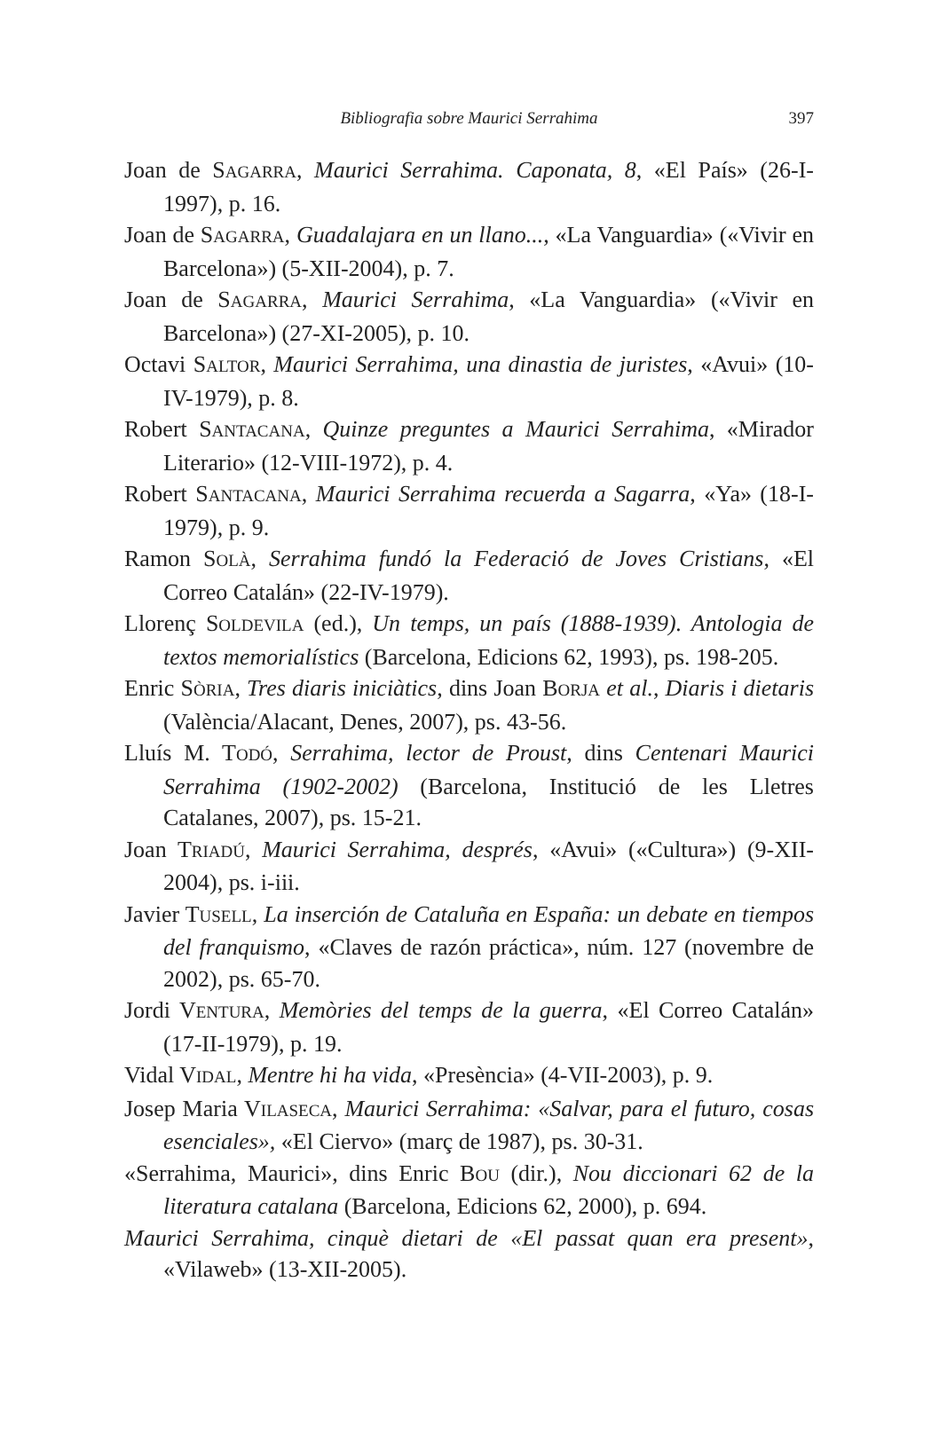Bibliografia sobre Maurici Serrahima
397
Joan de SAGARRA, Maurici Serrahima. Caponata, 8, «El País» (26-I-1997), p. 16.
Joan de SAGARRA, Guadalajara en un llano..., «La Vanguardia» («Vivir en Barcelona») (5-XII-2004), p. 7.
Joan de SAGARRA, Maurici Serrahima, «La Vanguardia» («Vivir en Barcelona») (27-XI-2005), p. 10.
Octavi SALTOR, Maurici Serrahima, una dinastia de juristes, «Avui» (10-IV-1979), p. 8.
Robert SANTACANA, Quinze preguntes a Maurici Serrahima, «Mirador Literario» (12-VIII-1972), p. 4.
Robert SANTACANA, Maurici Serrahima recuerda a Sagarra, «Ya» (18-I-1979), p. 9.
Ramon SOLÀ, Serrahima fundó la Federació de Joves Cristians, «El Correo Catalán» (22-IV-1979).
Llorenç SOLDEVILA (ed.), Un temps, un país (1888-1939). Antologia de textos memorialístics (Barcelona, Edicions 62, 1993), ps. 198-205.
Enric SÒRIA, Tres diaris iniciàtics, dins Joan BORJA et al., Diaris i dietaris (València/Alacant, Denes, 2007), ps. 43-56.
Lluís M. TODÓ, Serrahima, lector de Proust, dins Centenari Maurici Serrahima (1902-2002) (Barcelona, Institució de les Lletres Catalanes, 2007), ps. 15-21.
Joan TRIADÚ, Maurici Serrahima, després, «Avui» («Cultura») (9-XII-2004), ps. i-iii.
Javier TUSELL, La inserción de Cataluña en España: un debate en tiempos del franquismo, «Claves de razón práctica», núm. 127 (novembre de 2002), ps. 65-70.
Jordi VENTURA, Memòries del temps de la guerra, «El Correo Catalán» (17-II-1979), p. 19.
Vidal VIDAL, Mentre hi ha vida, «Presència» (4-VII-2003), p. 9.
Josep Maria VILASECA, Maurici Serrahima: «Salvar, para el futuro, cosas esenciales», «El Ciervo» (març de 1987), ps. 30-31.
«Serrahima, Maurici», dins Enric BOU (dir.), Nou diccionari 62 de la literatura catalana (Barcelona, Edicions 62, 2000), p. 694.
Maurici Serrahima, cinquè dietari de «El passat quan era present», «Vilaweb» (13-XII-2005).